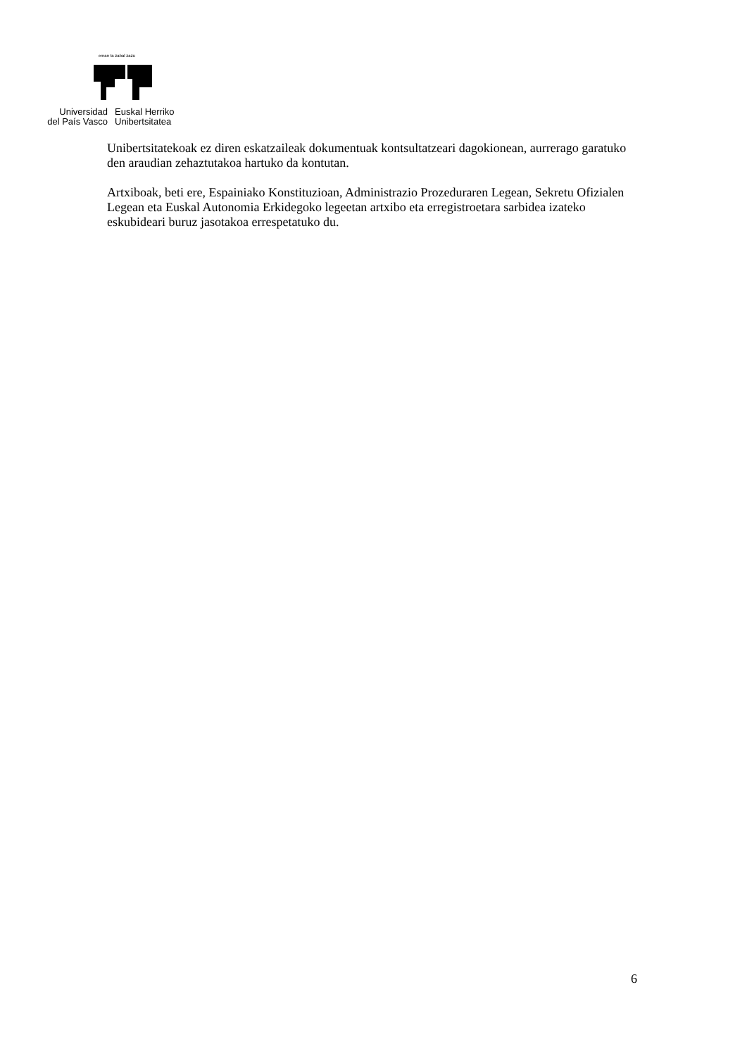eman ta zabal zazu
Universidad
del País Vasco
Euskal Herriko
Unibertsitatea
Unibertsitatekoak ez diren eskatzaileak dokumentuak kontsultatzeari dagokionean, aurrerago garatuko den araudian zehaztutakoa hartuko da kontutan.
Artxiboak, beti ere, Espainiako Konstituzioan, Administrazio Prozeduraren Legean, Sekretu Ofizialen Legean eta Euskal Autonomia Erkidegoko legeetan artxibo eta erregistroetara sarbidea izateko eskubideari buruz jasotakoa errespetatuko du.
6